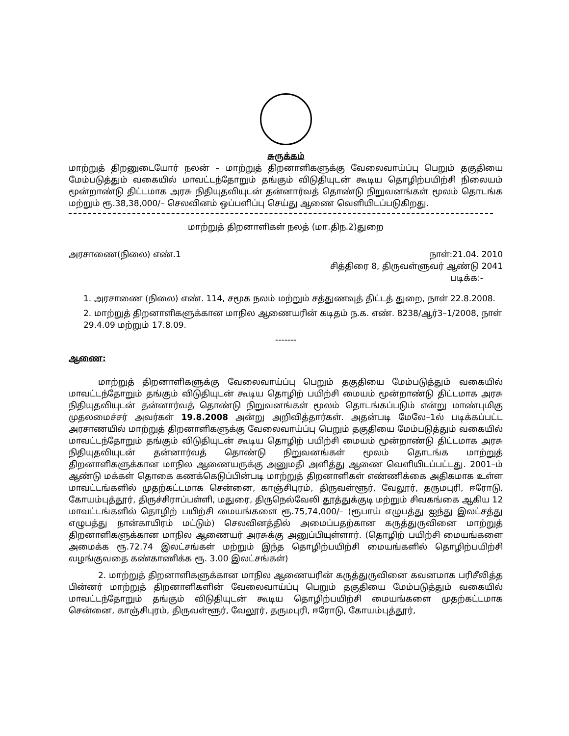சுருக்கம்
மாற்றுத் திறனுடையோர் நலன் – மாற்றுத் திறனாளிகளுக்கு வேலைவாய்ப்பு பெறும் தகுதியை மேம்படுத்தும் வகையில் மாவட்டந்தோறும் தங்கும் விடுதியுடன் கூடிய தொழிற்பயிற்சி நிலையம் மூன்றாண்டு திட்டமாக அரசு நிதியுதவியுடன் தன்னார்வத் தொண்டு நிறுவனங்கள் மூலம் தொடங்க மற்றும் ரூ.38,38,000/– செலவினம் ஒப்பளிப்பு செய்து ஆணை வெளியிடப்படுகிறது.
மாற்றுத் திறனாளிகள் நலத் (மா.திந.2)துறை
அரசாணை(நிலை) எண்.1 நாள்:21.04. 2010
சித்திரை 8, திருவள்ளுவர் ஆண்டு 2041
படிக்க:-
1. அரசாணை (நிலை) எண். 114, சமூக நலம் மற்றும் சத்துணவுத் திட்டத் துறை, நாள் 22.8.2008.
2. மாற்றுத் திறனாளிகளுக்கான மாநில ஆணையரின் கடிதம் ந.க. எண். 8238/ஆர்3–1/2008, நாள் 29.4.09 மற்றும் 17.8.09.
-------
ஆணை:
மாற்றுத் திறனாளிகளுக்கு வேலைவாய்ப்பு பெறும் தகுதியை மேம்படுத்தும் வகையில் மாவட்டந்தோறும் தங்கும் விடுதியுடன் கூடிய தொழிற் பயிற்சி மையம் மூன்றாண்டு திட்டமாக அரசு நிதியுதவியுடன் தன்னார்வத் தொண்டு நிறுவனங்கள் மூலம் தொடங்கப்படும் என்று மாண்புமிகு முதலமைச்சர் அவர்கள் 19.8.2008 அன்று அறிவித்தார்கள். அதன்படி மேலே–1ல் படிக்கப்பட்ட அரசாணயில் மாற்றுத் திறனாளிகளுக்கு வேலைவாய்ப்பு பெறும் தகுதியை மேம்படுத்தும் வகையில் மாவட்டந்தோறும் தங்கும் விடுதியுடன் கூடிய தொழிற் பயிற்சி மையம் மூன்றாண்டு திட்டமாக அரசு நிதியுதவியுடன் தன்னார்வத் தொண்டு நிறுவனங்கள் மூலம் தொடங்க மாற்றுத் திறனாளிகளுக்கான மாநில ஆணையருக்கு அனுமதி அளித்து ஆணை வெளியிடப்பட்டது. 2001–ம் ஆண்டு மக்கள் தொகை கணக்கெடுப்பின்படி மாற்றுத் திறனாளிகள் எண்ணிக்கை அதிகமாக உள்ள மாவட்டங்களில் முதற்கட்டமாக சென்னை, காஞ்சிபுரம், திருவள்ளூர், வேலூர், தருமபுரி, ஈரோடு, கோயம்புத்தூர், திருச்சிராப்பள்ளி, மதுரை, திருநெல்வேலி தூத்துக்குடி மற்றும் சிவகங்கை ஆகிய 12 மாவட்டங்களில் தொழிற் பயிற்சி மையங்களை ரூ.75,74,000/– (ரூபாய் எழுபத்து ஐந்து இலட்சத்து எழுபத்து நான்காயிரம் மட்டும்) செலவினத்தில் அமைப்பதற்கான கருத்துருவினை மாற்றுத் திறனாளிகளுக்கான மாநில ஆணையர் அரசுக்கு அனுப்பியுள்ளார். (தொழிற் பயிற்சி மையங்களை அமைக்க ரூ.72.74 இலட்சங்கள் மற்றும் இந்த தொழிற்பயிற்சி மையங்களில் தொழிற்பயிற்சி வழங்குவதை கண்காணிக்க ரூ. 3.00 இலட்சங்கள்)
2. மாற்றுத் திறனாளிகளுக்கான மாநில ஆணையரின் கருத்துருவினை கவனமாக பரிசீலித்த பின்னர் மாற்றுத் திறனாளிகளின் வேலைவாய்ப்பு பெறும் தகுதியை மேம்படுத்தும் வகையில் மாவட்டந்தோறும் தங்கும் விடுதியுடன் கூடிய தொழிற்பயிற்சி மையங்களை முதற்கட்டமாக சென்னை, காஞ்சிபுரம், திருவள்ளூர், வேலூர், தருமபுரி, ஈரோடு, கோயம்புத்தூர்,